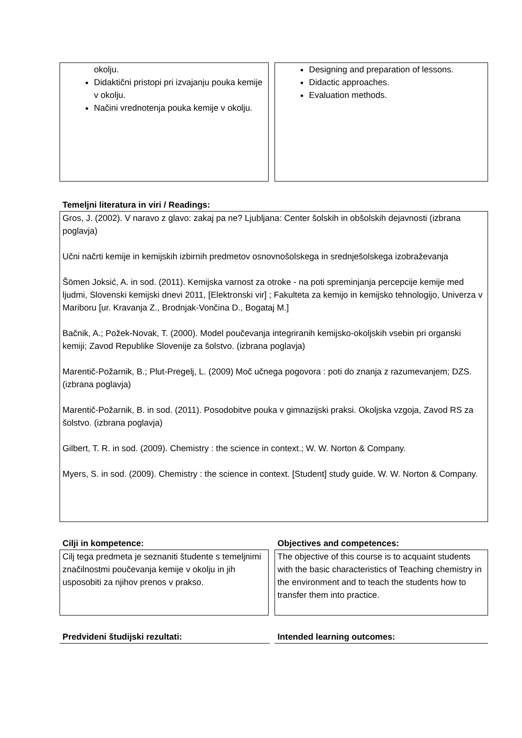okolju.
Didaktični pristopi pri izvajanju pouka kemije v okolju.
Načini vrednotenja pouka kemije v okolju.
Designing and preparation of lessons.
Didactic approaches.
Evaluation methods.
Temeljni literatura in viri / Readings:
Gros, J. (2002). V naravo z glavo: zakaj pa ne? Ljubljana: Center šolskih in obšolskih dejavnosti (izbrana poglavja)
Učni načrti kemije in kemijskih izbirnih predmetov osnovnošolskega in srednješolskega izobraževanja
Šömen Joksić, A. in sod. (2011). Kemijska varnost za otroke - na poti spreminjanja percepcije kemije med ljudmi, Slovenski kemijski dnevi 2011, [Elektronski vir] ; Fakulteta za kemijo in kemijsko tehnologijo, Univerza v Mariboru [ur. Kravanja Z., Brodnjak-Vončina D., Bogataj M.]
Bačnik, A.; Požek-Novak, T. (2000). Model poučevanja integriranih kemijsko-okoljskih vsebin pri organski kemiji; Zavod Republike Slovenije za šolstvo. (izbrana poglavja)
Marentič-Požarnik, B.; Plut-Pregelj, L. (2009) Moč učnega pogovora : poti do znanja z razumevanjem; DZS. (izbrana poglavja)
Marentič-Požarnik, B. in sod. (2011). Posodobitve pouka v gimnazijski praksi. Okoljska vzgoja, Zavod RS za šolstvo. (izbrana poglavja)
Gilbert, T. R. in sod. (2009). Chemistry : the science in context.; W. W. Norton & Company.
Myers, S. in sod. (2009). Chemistry : the science in context. [Student] study guide. W. W. Norton & Company.
Cilji in kompetence:
Cilj tega predmeta je seznaniti študente s temeljnimi značilnostmi poučevanja kemije v okolju in jih usposobiti za njihov prenos v prakso.
Objectives and competences:
The objective of this course is to acquaint students with the basic characteristics of Teaching chemistry in the environment and to teach the students how to transfer them into practice.
Predvideni študijski rezultati: Intended learning outcomes: